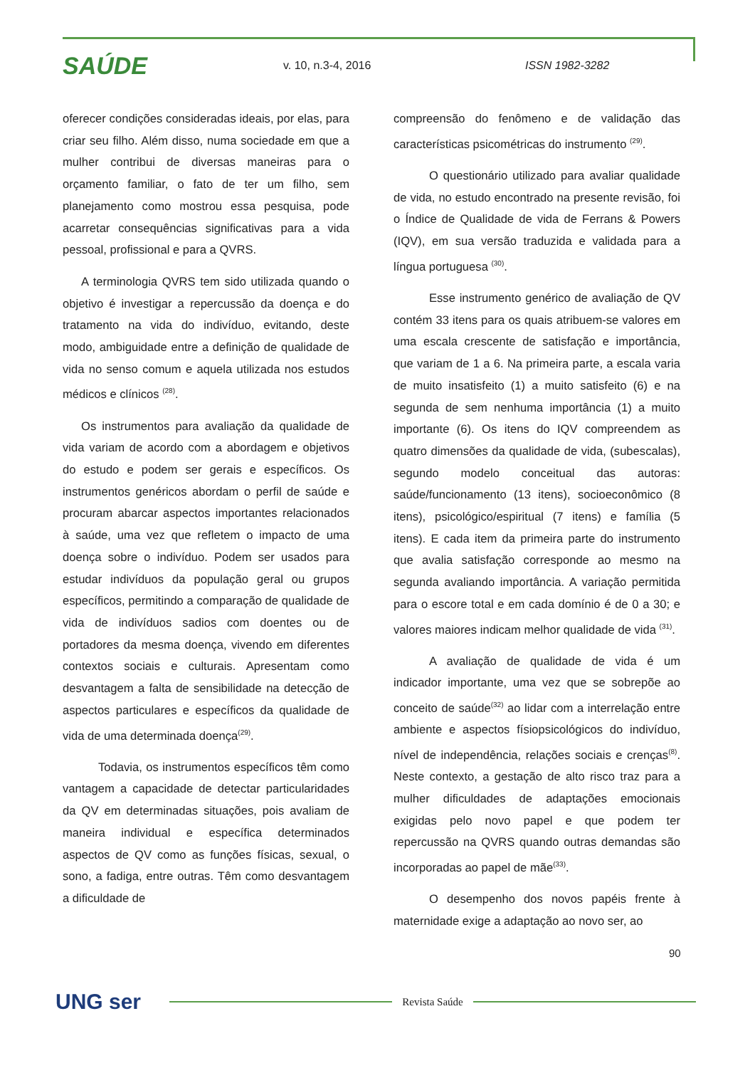SAÚDE
v. 10, n.3-4, 2016 ISSN 1982-3282
oferecer condições consideradas ideais, por elas, para criar seu filho. Além disso, numa sociedade em que a mulher contribui de diversas maneiras para o orçamento familiar, o fato de ter um filho, sem planejamento como mostrou essa pesquisa, pode acarretar consequências significativas para a vida pessoal, profissional e para a QVRS.
A terminologia QVRS tem sido utilizada quando o objetivo é investigar a repercussão da doença e do tratamento na vida do indivíduo, evitando, deste modo, ambiguidade entre a definição de qualidade de vida no senso comum e aquela utilizada nos estudos médicos e clínicos <sup>(28)</sup>.
Os instrumentos para avaliação da qualidade de vida variam de acordo com a abordagem e objetivos do estudo e podem ser gerais e específicos. Os instrumentos genéricos abordam o perfil de saúde e procuram abarcar aspectos importantes relacionados à saúde, uma vez que refletem o impacto de uma doença sobre o indivíduo. Podem ser usados para estudar indivíduos da população geral ou grupos específicos, permitindo a comparação de qualidade de vida de indivíduos sadios com doentes ou de portadores da mesma doença, vivendo em diferentes contextos sociais e culturais. Apresentam como desvantagem a falta de sensibilidade na detecção de aspectos particulares e específicos da qualidade de vida de uma determinada doença<sup>(29)</sup>.
Todavia, os instrumentos específicos têm como vantagem a capacidade de detectar particularidades da QV em determinadas situações, pois avaliam de maneira individual e específica determinados aspectos de QV como as funções físicas, sexual, o sono, a fadiga, entre outras. Têm como desvantagem a dificuldade de
compreensão do fenômeno e de validação das características psicométricas do instrumento <sup>(29)</sup>.
O questionário utilizado para avaliar qualidade de vida, no estudo encontrado na presente revisão, foi o Índice de Qualidade de vida de Ferrans & Powers (IQV), em sua versão traduzida e validada para a língua portuguesa <sup>(30)</sup>.
Esse instrumento genérico de avaliação de QV contém 33 itens para os quais atribuem-se valores em uma escala crescente de satisfação e importância, que variam de 1 a 6. Na primeira parte, a escala varia de muito insatisfeito (1) a muito satisfeito (6) e na segunda de sem nenhuma importância (1) a muito importante (6). Os itens do IQV compreendem as quatro dimensões da qualidade de vida, (subescalas), segundo modelo conceitual das autoras: saúde/funcionamento (13 itens), socioeconômico (8 itens), psicológico/espiritual (7 itens) e família (5 itens). E cada item da primeira parte do instrumento que avalia satisfação corresponde ao mesmo na segunda avaliando importância. A variação permitida para o escore total e em cada domínio é de 0 a 30; e valores maiores indicam melhor qualidade de vida <sup>(31)</sup>.
A avaliação de qualidade de vida é um indicador importante, uma vez que se sobrepõe ao conceito de saúde<sup>(32)</sup> ao lidar com a interrelação entre ambiente e aspectos físiopsicológicos do indivíduo, nível de independência, relações sociais e crenças<sup>(8)</sup>. Neste contexto, a gestação de alto risco traz para a mulher dificuldades de adaptações emocionais exigidas pelo novo papel e que podem ter repercussão na QVRS quando outras demandas são incorporadas ao papel de mãe<sup>(33)</sup>.
O desempenho dos novos papéis frente à maternidade exige a adaptação ao novo ser, ao
90
UNG ser
Revista Saúde